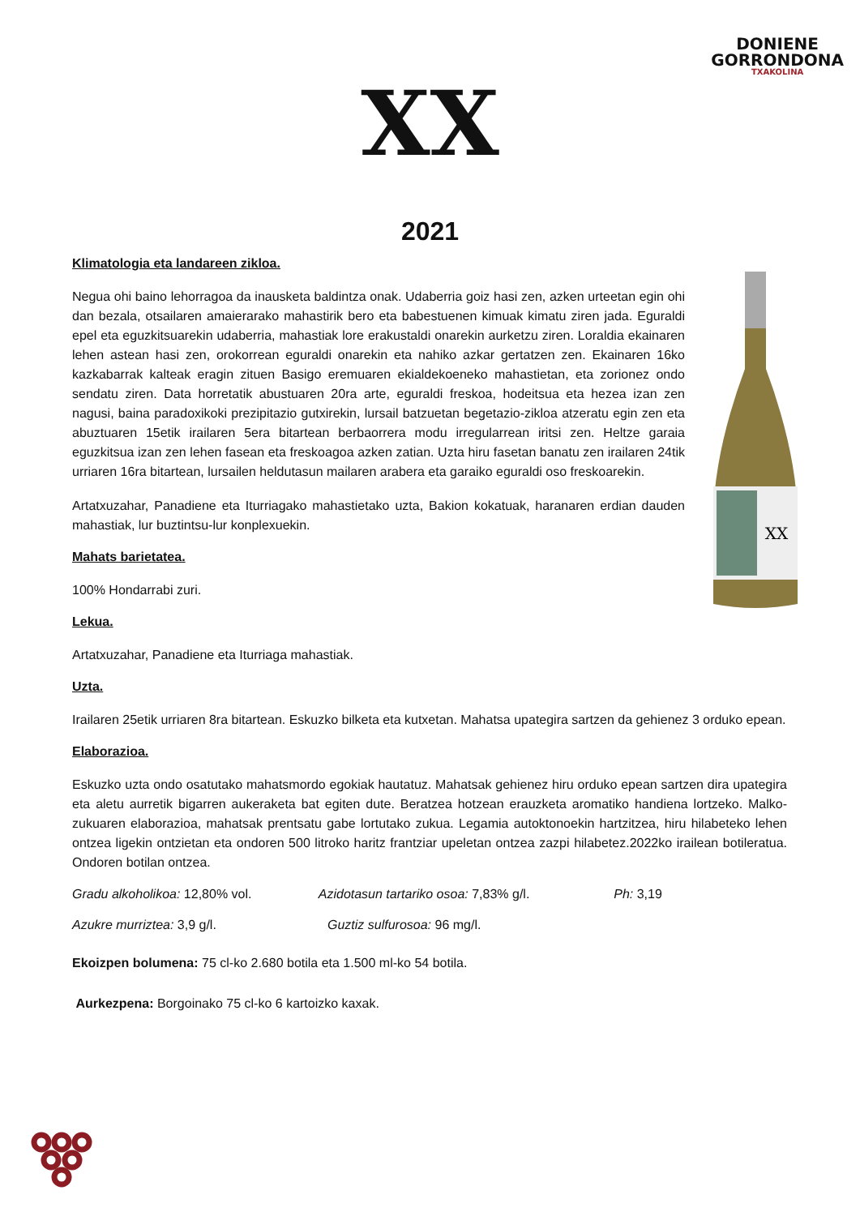DONIENE
GORRONDONA
TXAKOLINA
XX
2021
XX
Klimatologia eta landareen zikloa.
Negua ohi baino lehorragoa da inausketa baldintza onak. Udaberria goiz hasi zen, azken urteetan egin ohi dan bezala, otsailaren amaierarako mahastirik bero eta babestuenen kimuak kimatu ziren jada. Eguraldi epel eta eguzkitsuarekin udaberria, mahastiak lore erakustaldi onarekin aurketzu ziren. Loraldia ekainaren lehen astean hasi zen, orokorrean eguraldi onarekin eta nahiko azkar gertatzen zen. Ekainaren 16ko kazkabarrak kalteak eragin zituen Basigo eremuaren ekialdekoeneko mahastietan, eta zorionez ondo sendatu ziren. Data horretatik abustuaren 20ra arte, eguraldi freskoa, hodeitsua eta hezea izan zen nagusi, baina paradoxikoki prezipitazio gutxirekin, lursail batzuetan begetazio-zikloa atzeratu egin zen eta abuztuaren 15etik irailaren 5era bitartean berbaorrera modu irregularrean iritsi zen. Heltze garaia eguzkitsua izan zen lehen fasean eta freskoagoa azken zatian. Uzta hiru fasetan banatu zen irailaren 24tik urriaren 16ra bitartean, lursailen heldutasun mailaren arabera eta garaiko eguraldi oso freskoarekin.
Artatxuzahar, Panadiene eta Iturriagako mahastietako uzta, Bakion kokatuak, haranaren erdian dauden mahastiak, lur buztintsu-lur konplexuekin.
Mahats barietatea.
100% Hondarrabi zuri.
Lekua.
Artatxuzahar, Panadiene eta Iturriaga mahastiak.
Uzta.
Irailaren 25etik urriaren 8ra bitartean. Eskuzko bilketa eta kutxetan. Mahatsa upategira sartzen da gehienez 3 orduko epean.
Elaborazioa.
Eskuzko uzta ondo osatutako mahatsmordo egokiak hautatuz. Mahatsak gehienez hiru orduko epean sartzen dira upategira eta aletu aurretik bigarren aukeraketa bat egiten dute. Beratzea hotzean erauzketa aromatiko handiena lortzeko. Malko-zukuaren elaborazioa, mahatsak prentsatu gabe lortutako zukua. Legamia autoktonoekin hartzitzea, hiru hilabeteko lehen ontzea ligekin ontzietan eta ondoren 500 litroko haritz frantziar upeletan ontzea zazpi hilabetez.2022ko irailean botileratua. Ondoren botilan ontzea.
Gradu alkoholikoa: 12,80% vol. Azidotasun tartariko osoa: 7,83% g/l. Ph: 3,19
Azukre murriztea: 3,9 g/l. Guztiz sulfurosoa: 96 mg/l.
Ekoizpen bolumena: 75 cl-ko 2.680 botila eta 1.500 ml-ko 54 botila.
Aurkezpena: Borgoinako 75 cl-ko 6 kartoizko kaxak.